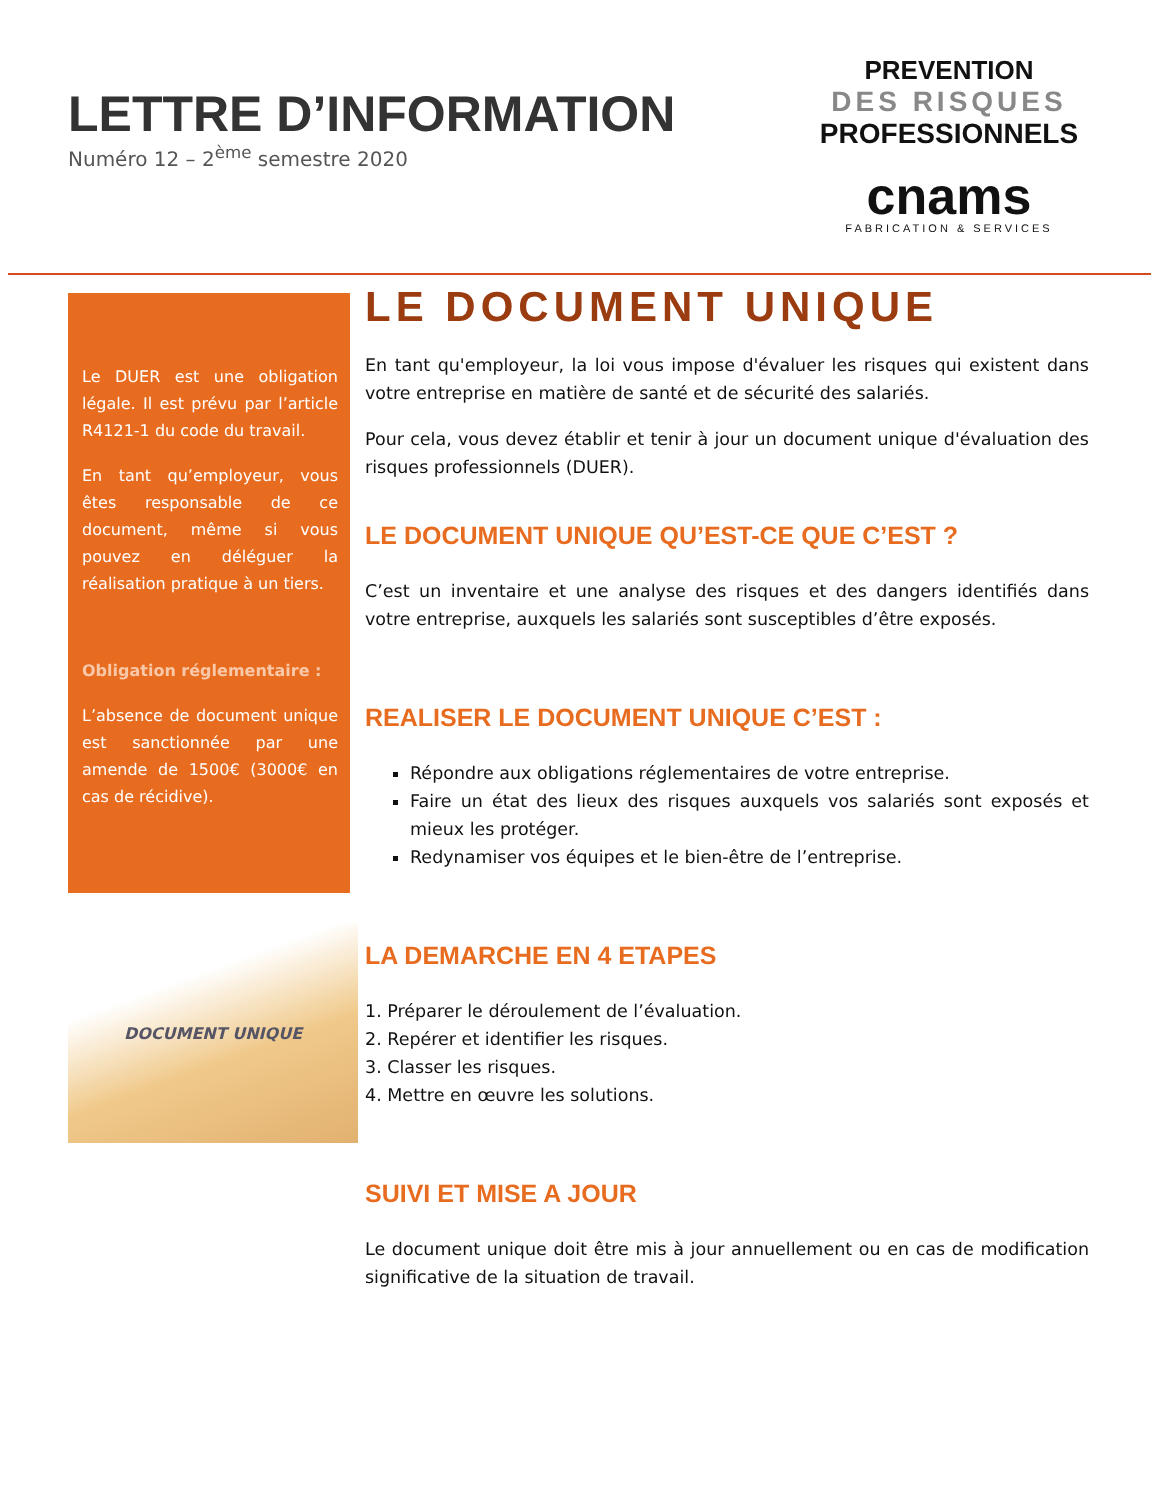LETTRE D’INFORMATION
Numéro 12 – 2<sup>ème</sup> semestre 2020
PREVENTION
DES RISQUES
PROFESSIONNELS
cnams
FABRICATION & SERVICES
Le DUER est une obligation légale. Il est prévu par l’article R4121-1 du code du travail.
En tant qu’employeur, vous êtes responsable de ce document, même si vous pouvez en déléguer la réalisation pratique à un tiers.
Obligation réglementaire :
L’absence de document unique est sanctionnée par une amende de 1500€ (3000€ en cas de récidive).
DOCUMENT UNIQUE
LE DOCUMENT UNIQUE
En tant qu'employeur, la loi vous impose d'évaluer les risques qui existent dans votre entreprise en matière de santé et de sécurité des salariés.
Pour cela, vous devez établir et tenir à jour un document unique d'évaluation des risques professionnels (DUER).
LE DOCUMENT UNIQUE QU’EST-CE QUE C’EST ?
C’est un inventaire et une analyse des risques et des dangers identifiés dans votre entreprise, auxquels les salariés sont susceptibles d’être exposés.
REALISER LE DOCUMENT UNIQUE C’EST :
Répondre aux obligations réglementaires de votre entreprise.
Faire un état des lieux des risques auxquels vos salariés sont exposés et mieux les protéger.
Redynamiser vos équipes et le bien-être de l’entreprise.
LA DEMARCHE EN 4 ETAPES
1. Préparer le déroulement de l’évaluation.
2. Repérer et identifier les risques.
3. Classer les risques.
4. Mettre en œuvre les solutions.
SUIVI ET MISE A JOUR
Le document unique doit être mis à jour annuellement ou en cas de modification significative de la situation de travail.